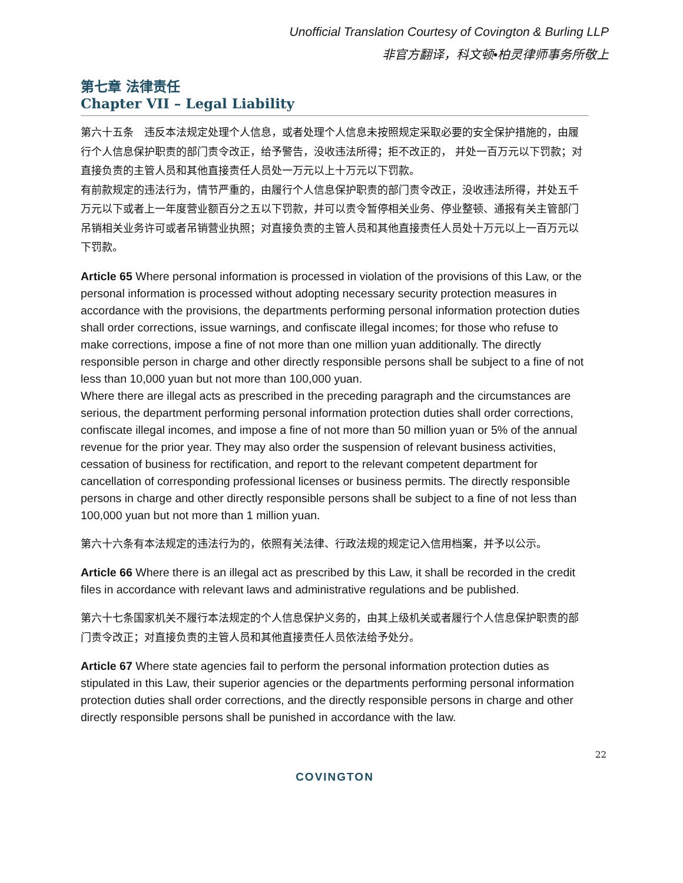Unofficial Translation Courtesy of Covington & Burling LLP
非官方翻译，科文顿•柏灵律师事务所敬上
第七章 法律责任
Chapter VII – Legal Liability
第六十五条　违反本法规定处理个人信息，或者处理个人信息未按照规定采取必要的安全保护措施的，由履行个人信息保护职责的部门责令改正，给予警告，没收违法所得；拒不改正的， 并处一百万元以下罚款；对直接负责的主管人员和其他直接责任人员处一万元以上十万元以下罚款。
有前款规定的违法行为，情节严重的，由履行个人信息保护职责的部门责令改正，没收违法所得，并处五千万元以下或者上一年度营业额百分之五以下罚款，并可以责令暂停相关业务、停业整顿、通报有关主管部门吊销相关业务许可或者吊销营业执照；对直接负责的主管人员和其他直接责任人员处十万元以上一百万元以下罚款。
Article 65 Where personal information is processed in violation of the provisions of this Law, or the personal information is processed without adopting necessary security protection measures in accordance with the provisions, the departments performing personal information protection duties shall order corrections, issue warnings, and confiscate illegal incomes; for those who refuse to make corrections, impose a fine of not more than one million yuan additionally. The directly responsible person in charge and other directly responsible persons shall be subject to a fine of not less than 10,000 yuan but not more than 100,000 yuan.
Where there are illegal acts as prescribed in the preceding paragraph and the circumstances are serious, the department performing personal information protection duties shall order corrections, confiscate illegal incomes, and impose a fine of not more than 50 million yuan or 5% of the annual revenue for the prior year. They may also order the suspension of relevant business activities, cessation of business for rectification, and report to the relevant competent department for cancellation of corresponding professional licenses or business permits. The directly responsible persons in charge and other directly responsible persons shall be subject to a fine of not less than 100,000 yuan but not more than 1 million yuan.
第六十六条有本法规定的违法行为的，依照有关法律、行政法规的规定记入信用档案，并予以公示。
Article 66 Where there is an illegal act as prescribed by this Law, it shall be recorded in the credit files in accordance with relevant laws and administrative regulations and be published.
第六十七条国家机关不履行本法规定的个人信息保护义务的，由其上级机关或者履行个人信息保护职责的部门责令改正；对直接负责的主管人员和其他直接责任人员依法给予处分。
Article 67 Where state agencies fail to perform the personal information protection duties as stipulated in this Law, their superior agencies or the departments performing personal information protection duties shall order corrections, and the directly responsible persons in charge and other directly responsible persons shall be punished in accordance with the law.
22
COVINGTON